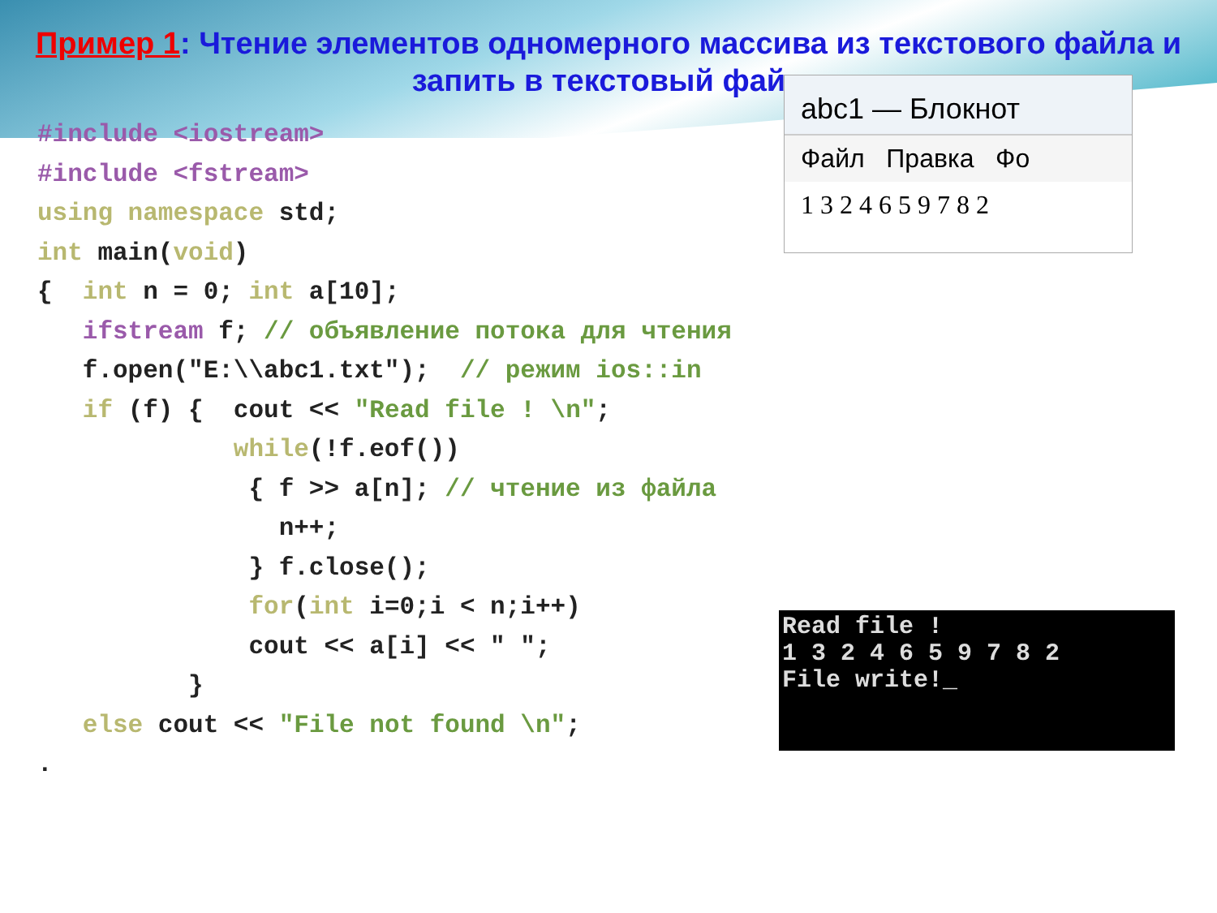Пример 1: Чтение элементов одномерного массива из текстового файла и запить в текстовый файл
#include <iostream>
#include <fstream>
using namespace std;
int main(void)
{  int n = 0; int a[10];
   ifstream f; // объявление потока для чтения
   f.open("E:\\abc1.txt");  // режим ios::in
   if (f) {  cout << "Read file ! \n";
             while(!f.eof())
              { f >> a[n]; // чтение из файла
                n++;
              } f.close();
              for(int i=0;i < n;i++)
              cout << a[i] << " ";
          }
   else cout << "File not found \n";
.
abc1 — Блокнот
Файл Правка Фо
1 3 2 4 6 5 9 7 8 2
Read file !
1 3 2 4 6 5 9 7 8 2
File write!_